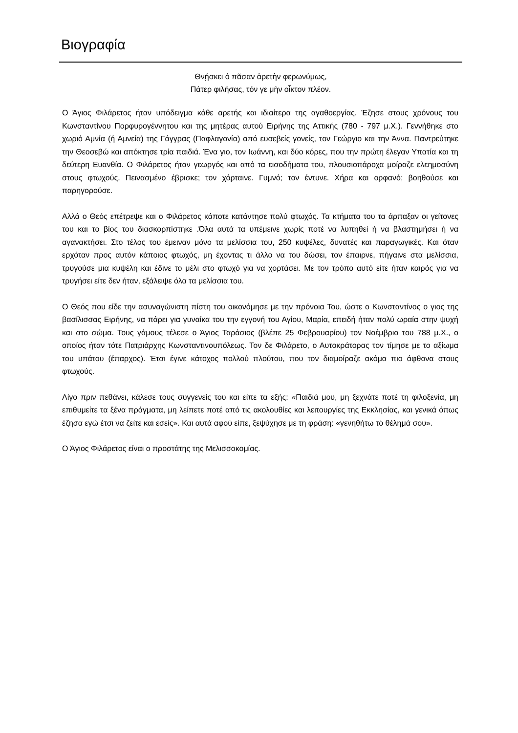Βιογραφία
Θνῄσκει ὁ πᾶσαν ἀρετὴν φερωνύμως,
Πάτερ φιλήσας, τόν γε μὴν οἶκτον πλέον.
Ο Άγιος Φιλάρετος ήταν υπόδειγμα κάθε αρετής και ιδιαίτερα της αγαθοεργίας. Έζησε στους χρόνους του Κωνσταντίνου Πορφυρογέννητου και της μητέρας αυτού Ειρήνης της Αττικής (780 - 797 μ.Χ.). Γεννήθηκε στο χωριό Αμνία (ή Αμνεία) της Γάγγρας (Παφλαγονία) από ευσεβείς γονείς, τον Γεώργιο και την Άννα. Παντρεύτηκε την Θεοσεβώ και απόκτησε τρία παιδιά. Ένα γιο, τον Ιωάννη, και δύο κόρες, που την πρώτη έλεγαν Υπατία και τη δεύτερη Ευανθία. Ο Φιλάρετος ήταν γεωργός και από τα εισοδήματα του, πλουσιοπάροχα μοίραζε ελεημοσύνη στους φτωχούς. Πεινασμένο έβρισκε; τον χόρταινε. Γυμνό; τον έντυνε. Χήρα και ορφανό; βοηθούσε και παρηγορούσε.
Αλλά ο Θεός επέτρεψε και ο Φιλάρετος κάποτε κατάντησε πολύ φτωχός. Τα κτήματα του τα άρπαξαν οι γείτονες του και το βίος του διασκορπίστηκε .Όλα αυτά τα υπέμεινε χωρίς ποτέ να λυπηθεί ή να βλαστημήσει ή να αγανακτήσει. Στο τέλος του έμειναν μόνο τα μελίσσια του, 250 κυψέλες, δυνατές και παραγωγικές. Και όταν ερχόταν προς αυτόν κάποιος φτωχός, μη έχοντας τι άλλο να του δώσει, τον έπαιρνε, πήγαινε στα μελίσσια, τρυγούσε μια κυψέλη και έδινε το μέλι στο φτωχό για να χορτάσει. Με τον τρόπο αυτό είτε ήταν καιρός για να τρυγήσει είτε δεν ήταν, εξάλειψε όλα τα μελίσσια του.
Ο Θεός που είδε την ασυναγώνιστη πίστη του οικονόμησε με την πρόνοια Του, ώστε ο Κωνσταντίνος ο γιος της βασίλισσας Ειρήνης, να πάρει για γυναίκα του την εγγονή του Αγίου, Μαρία, επειδή ήταν πολύ ωραία στην ψυχή και στο σώμα. Τους γάμους τέλεσε ο Άγιος Ταράσιος (βλέπε 25 Φεβρουαρίου) τον Νοέμβριο του 788 μ.Χ., ο οποίος ήταν τότε Πατριάρχης Κωνσταντινουπόλεως. Τον δε Φιλάρετο, ο Αυτοκράτορας τον τίμησε με το αξίωμα του υπάτου (έπαρχος). Έτσι έγινε κάτοχος πολλού πλούτου, που τον διαμοίραζε ακόμα πιο άφθονα στους φτωχούς.
Λίγο πριν πεθάνει, κάλεσε τους συγγενείς του και είπε τα εξής: «Παιδιά μου, μη ξεχνάτε ποτέ τη φιλοξενία, μη επιθυμείτε τα ξένα πράγματα, μη λείπετε ποτέ από τις ακολουθίες και λειτουργίες της Εκκλησίας, και γενικά όπως έζησα εγώ έτσι να ζείτε και εσείς». Και αυτά αφού είπε, ξεψύχησε με τη φράση: «γενηθήτω τὸ θέλημά σου».
Ο Άγιος Φιλάρετος είναι ο προστάτης της Μελισσοκομίας.